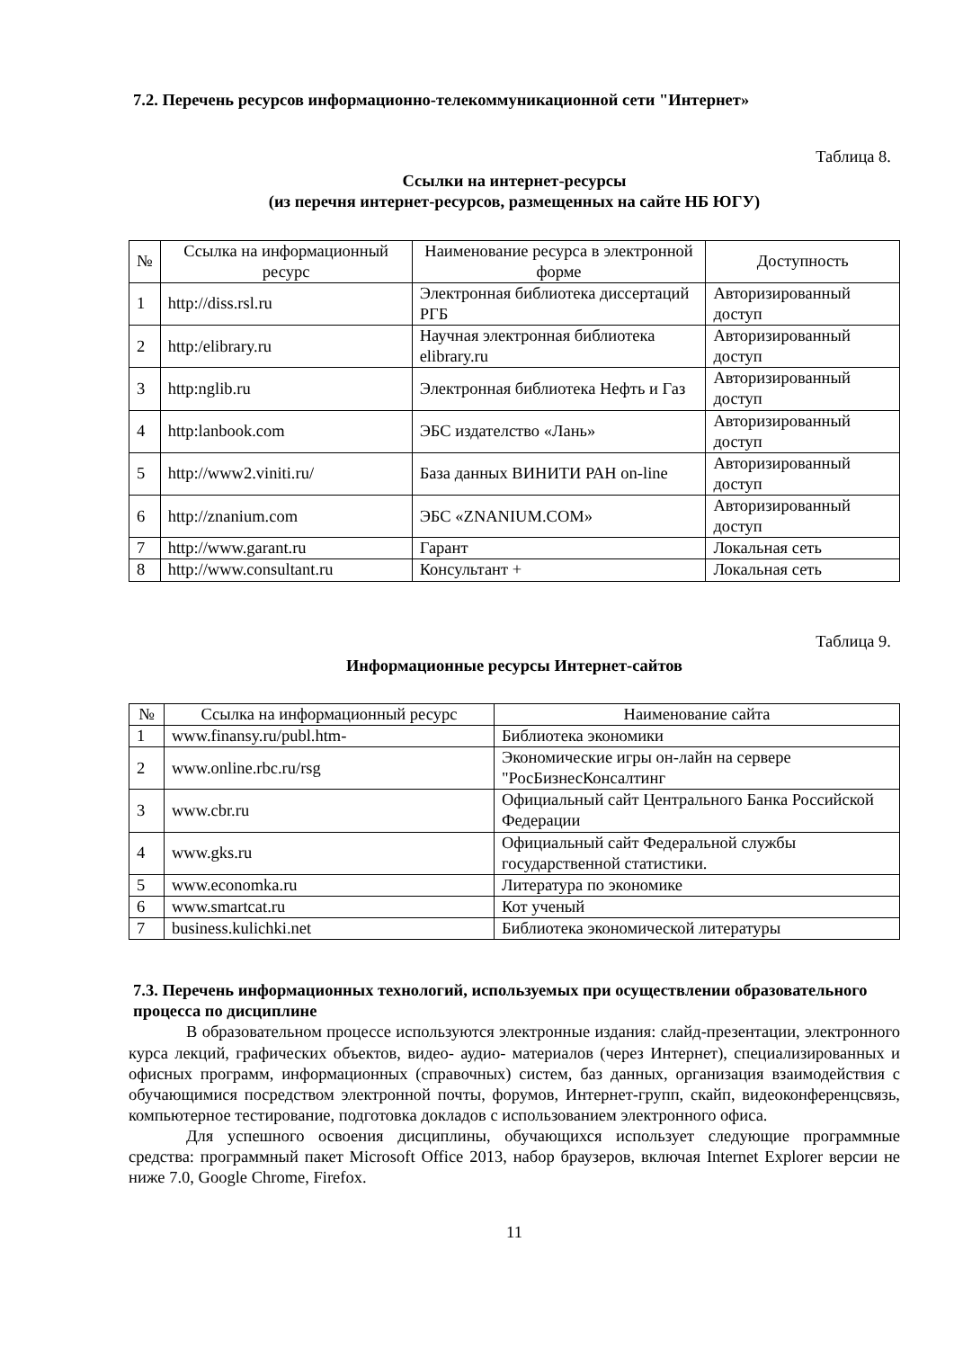7.2. Перечень ресурсов информационно-телекоммуникационной сети "Интернет»
Таблица 8.
Ссылки на интернет-ресурсы
(из перечня интернет-ресурсов, размещенных на сайте НБ ЮГУ)
| № | Ссылка на информационный ресурс | Наименование ресурса в электронной форме | Доступность |
| --- | --- | --- | --- |
| 1 | http://diss.rsl.ru | Электронная библиотека диссертаций РГБ | Авторизированный доступ |
| 2 | http:/elibrary.ru | Научная электронная библиотека elibrary.ru | Авторизированный доступ |
| 3 | http:nglib.ru | Электронная библиотека Нефть и Газ | Авторизированный доступ |
| 4 | http:lanbook.com | ЭБС издателство «Лань» | Авторизированный доступ |
| 5 | http://www2.viniti.ru/ | База данных ВИНИТИ РАН on-line | Авторизированный доступ |
| 6 | http://znanium.com | ЭБС «ZNANIUM.COM» | Авторизированный доступ |
| 7 | http://www.garant.ru | Гарант | Локальная сеть |
| 8 | http://www.consultant.ru | Консультант + | Локальная сеть |
Таблица 9.
Информационные ресурсы Интернет-сайтов
| № | Ссылка на информационный ресурс | Наименование сайта |
| --- | --- | --- |
| 1 | www.finansy.ru/publ.htm- | Библиотека экономики |
| 2 | www.online.rbc.ru/rsg | Экономические игры он-лайн на сервере "РосБизнесКонсалтинг |
| 3 | www.cbr.ru | Официальный сайт Центрального Банка Российской Федерации |
| 4 | www.gks.ru | Официальный сайт Федеральной службы государственной статистики. |
| 5 | www.economka.ru | Литература по экономике |
| 6 | www.smartcat.ru | Кот ученый |
| 7 | business.kulichki.net | Библиотека экономической литературы |
7.3. Перечень информационных технологий, используемых при осуществлении образовательного процесса по дисциплине
В образовательном процессе используются электронные издания: слайд-презентации, электронного курса лекций, графических объектов, видео- аудио- материалов (через Интернет), специализированных и офисных программ, информационных (справочных) систем, баз данных, организация взаимодействия с обучающимися посредством электронной почты, форумов, Интернет-групп, скайп, видеоконференцсвязь, компьютерное тестирование, подготовка докладов с использованием электронного офиса.
Для успешного освоения дисциплины, обучающихся использует следующие программные средства: программный пакет Microsoft Office 2013, набор браузеров, включая Internet Explorer версии не ниже 7.0, Google Chrome, Firefox.
11